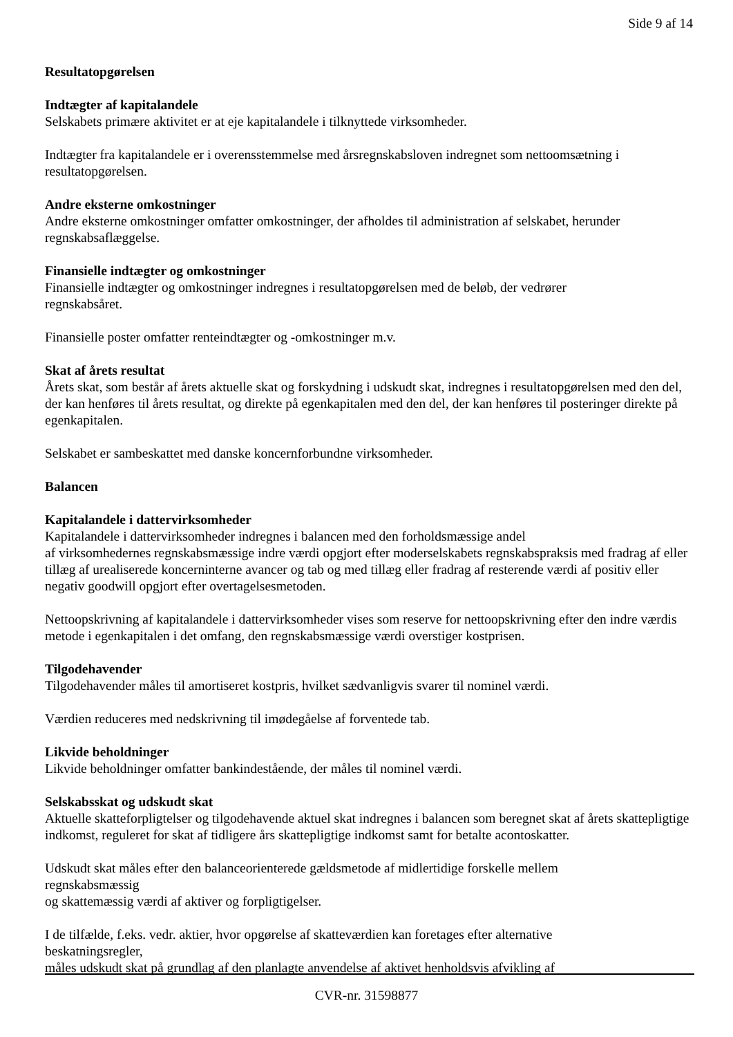Side 9 af 14
Resultatopgørelsen
Indtægter af kapitalandele
Selskabets primære aktivitet er at eje kapitalandele i tilknyttede virksomheder.
Indtægter fra kapitalandele er i overensstemmelse med årsregnskabsloven indregnet som nettoomsætning i resultatopgørelsen.
Andre eksterne omkostninger
Andre eksterne omkostninger omfatter omkostninger, der afholdes til administration af selskabet, herunder regnskabsaflæggelse.
Finansielle indtægter og omkostninger
Finansielle indtægter og omkostninger indregnes i resultatopgørelsen med de beløb, der vedrører
regnskabsåret.
Finansielle poster omfatter renteindtægter og -omkostninger m.v.
Skat af årets resultat
Årets skat, som består af årets aktuelle skat og forskydning i udskudt skat, indregnes i resultatopgørelsen med den del, der kan henføres til årets resultat, og direkte på egenkapitalen med den del, der kan henføres til posteringer direkte på egenkapitalen.
Selskabet er sambeskattet med danske koncernforbundne virksomheder.
Balancen
Kapitalandele i dattervirksomheder
Kapitalandele i dattervirksomheder indregnes i balancen med den forholdsmæssige andel
af virksomhedernes regnskabsmæssige indre værdi opgjort efter moderselskabets regnskabspraksis med fradrag af eller tillæg af urealiserede koncerninterne avancer og tab og med tillæg eller fradrag af resterende værdi af positiv eller negativ goodwill opgjort efter overtagelsesmetoden.
Nettoopskrivning af kapitalandele i dattervirksomheder vises som reserve for nettoopskrivning efter den indre værdis metode i egenkapitalen i det omfang, den regnskabsmæssige værdi overstiger kostprisen.
Tilgodehavender
Tilgodehavender måles til amortiseret kostpris, hvilket sædvanligvis svarer til nominel værdi.
Værdien reduceres med nedskrivning til imødegåelse af forventede tab.
Likvide beholdninger
Likvide beholdninger omfatter bankindestående, der måles til nominel værdi.
Selskabsskat og udskudt skat
Aktuelle skatteforpligtelser og tilgodehavende aktuel skat indregnes i balancen som beregnet skat af årets skattepligtige indkomst, reguleret for skat af tidligere års skattepligtige indkomst samt for betalte acontoskatter.
Udskudt skat måles efter den balanceorienterede gældsmetode af midlertidige forskelle mellem
regnskabsmæssig
og skattemæssig værdi af aktiver og forpligtigelser.
I de tilfælde, f.eks. vedr. aktier, hvor opgørelse af skatteværdien kan foretages efter alternative
beskatningsregler,
måles udskudt skat på grundlag af den planlagte anvendelse af aktivet henholdsvis afvikling af
CVR-nr. 31598877